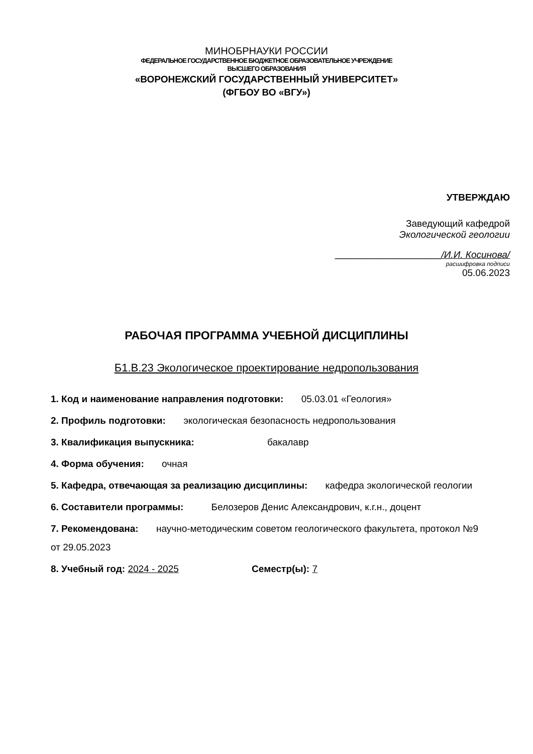МИНОБРНАУКИ РОССИИ
ФЕДЕРАЛЬНОЕ ГОСУДАРСТВЕННОЕ БЮДЖЕТНОЕ ОБРАЗОВАТЕЛЬНОЕ УЧРЕЖДЕНИЕ
ВЫСШЕГО ОБРАЗОВАНИЯ
«ВОРОНЕЖСКИЙ ГОСУДАРСТВЕННЫЙ УНИВЕРСИТЕТ»
(ФГБОУ ВО «ВГУ»)
УТВЕРЖДАЮ
Заведующий кафедрой
Экологической геологии
____________________/И.И. Косинова/
расшифровка подписи
05.06.2023
РАБОЧАЯ ПРОГРАММА УЧЕБНОЙ ДИСЦИПЛИНЫ
Б1.В.23 Экологическое проектирование недропользования
1. Код и наименование направления подготовки: 05.03.01 «Геология»
2. Профиль подготовки: экологическая безопасность недропользования
3. Квалификация выпускника: бакалавр
4. Форма обучения: очная
5. Кафедра, отвечающая за реализацию дисциплины: кафедра экологической геологии
6. Составители программы: Белозеров Денис Александрович, к.г.н., доцент
7. Рекомендована: научно-методическим советом геологического факультета, протокол №9 от 29.05.2023
8. Учебный год: 2024 - 2025 Семестр(ы): 7